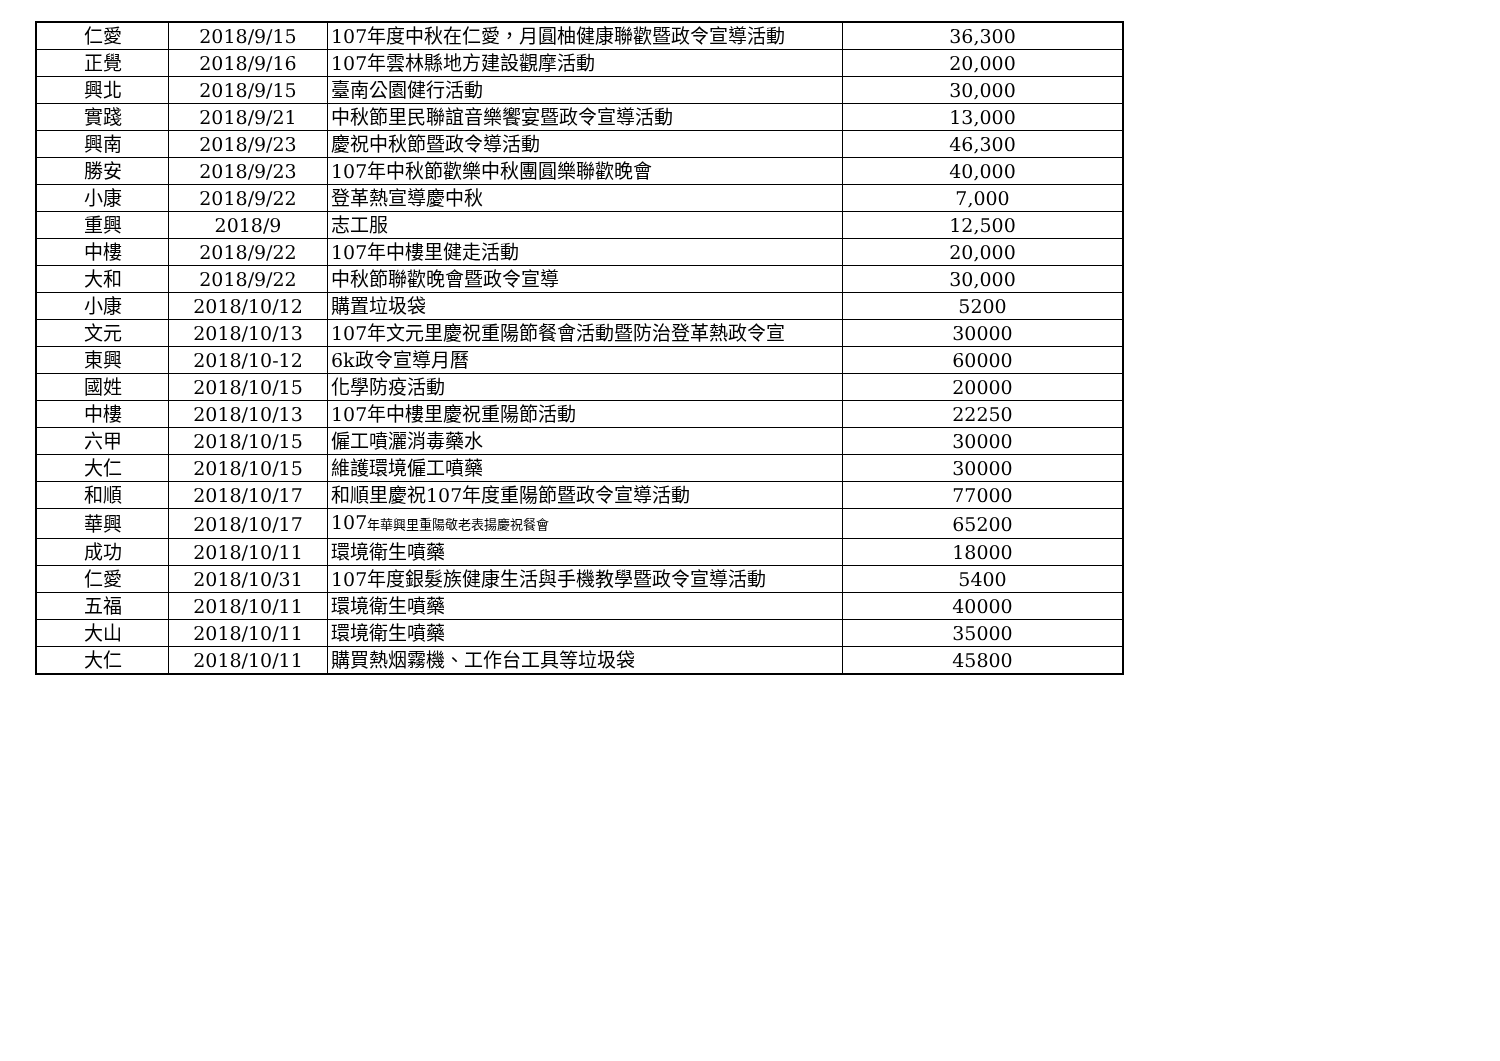| 仁愛 | 2018/9/15 | 107年度中秋在仁愛，月圓柚健康聯歡暨政令宣導活動 | 36,300 |
| 正覺 | 2018/9/16 | 107年雲林縣地方建設觀摩活動 | 20,000 |
| 興北 | 2018/9/15 | 臺南公園健行活動 | 30,000 |
| 實踐 | 2018/9/21 | 中秋節里民聯誼音樂饗宴暨政令宣導活動 | 13,000 |
| 興南 | 2018/9/23 | 慶祝中秋節暨政令導活動 | 46,300 |
| 勝安 | 2018/9/23 | 107年中秋節歡樂中秋團圓樂聯歡晚會 | 40,000 |
| 小康 | 2018/9/22 | 登革熱宣導慶中秋 | 7,000 |
| 重興 | 2018/9 | 志工服 | 12,500 |
| 中樓 | 2018/9/22 | 107年中樓里健走活動 | 20,000 |
| 大和 | 2018/9/22 | 中秋節聯歡晚會暨政令宣導 | 30,000 |
| 小康 | 2018/10/12 | 購置垃圾袋 | 5200 |
| 文元 | 2018/10/13 | 107年文元里慶祝重陽節餐會活動暨防治登革熱政令宣 | 30000 |
| 東興 | 2018/10-12 | 6k政令宣導月曆 | 60000 |
| 國姓 | 2018/10/15 | 化學防疫活動 | 20000 |
| 中樓 | 2018/10/13 | 107年中樓里慶祝重陽節活動 | 22250 |
| 六甲 | 2018/10/15 | 僱工噴灑消毒藥水 | 30000 |
| 大仁 | 2018/10/15 | 維護環境僱工噴藥 | 30000 |
| 和順 | 2018/10/17 | 和順里慶祝107年度重陽節暨政令宣導活動 | 77000 |
| 華興 | 2018/10/17 | 107 年華興里重陽敬老表揚慶祝餐會 | 65200 |
| 成功 | 2018/10/11 | 環境衛生噴藥 | 18000 |
| 仁愛 | 2018/10/31 | 107年度銀髮族健康生活與手機教學暨政令宣導活動 | 5400 |
| 五福 | 2018/10/11 | 環境衛生噴藥 | 40000 |
| 大山 | 2018/10/11 | 環境衛生噴藥 | 35000 |
| 大仁 | 2018/10/11 | 購買熱烟霧機、工作台工具等垃圾袋 | 45800 |